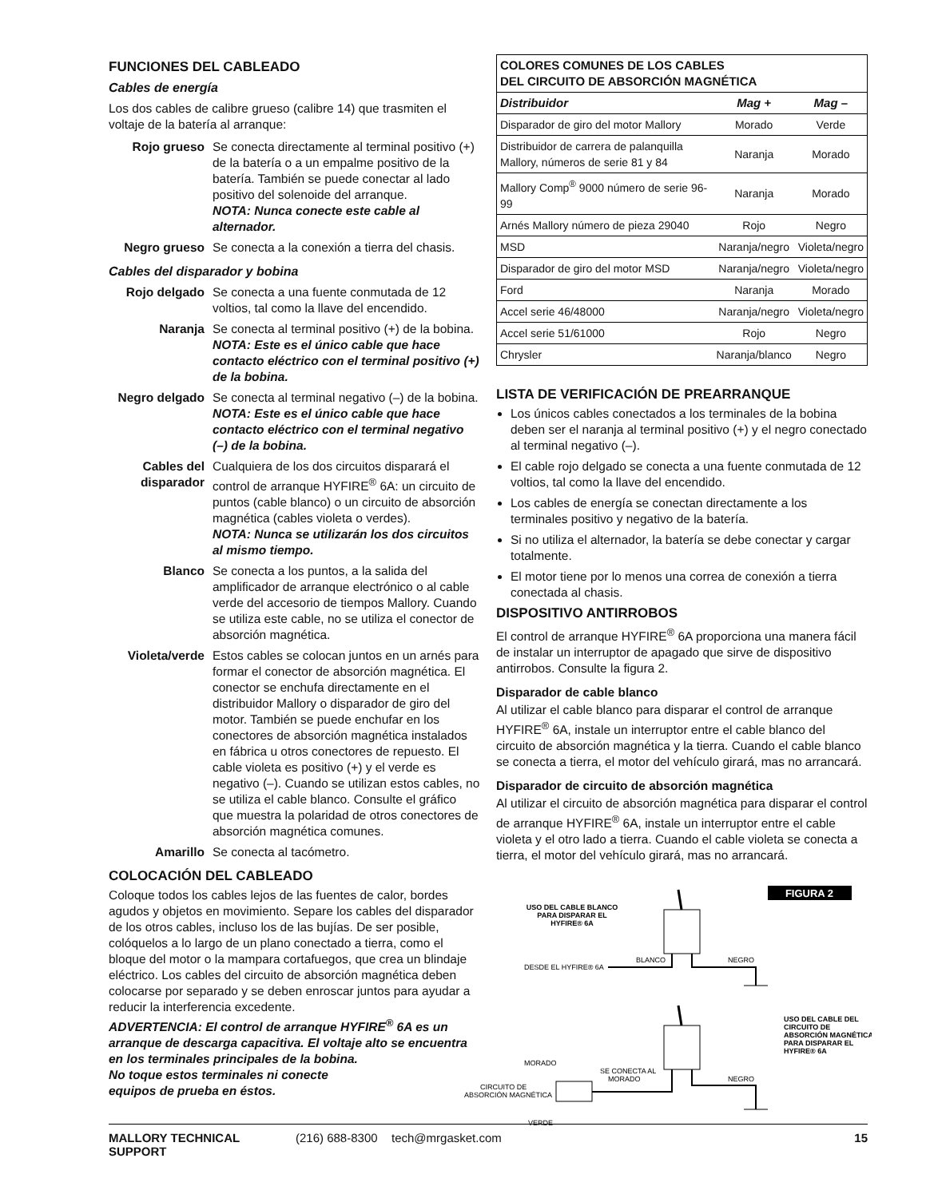FUNCIONES DEL CABLEADO
Cables de energía
Los dos cables de calibre grueso (calibre 14) que trasmiten el voltaje de la batería al arranque:
Rojo grueso
Se conecta directamente al terminal positivo (+) de la batería o a un empalme positivo de la batería. También se puede conectar al lado positivo del solenoide del arranque.
NOTA: Nunca conecte este cable al alternador.
Negro grueso
Se conecta a la conexión a tierra del chasis.
Cables del disparador y bobina
Rojo delgado
Se conecta a una fuente conmutada de 12 voltios, tal como la llave del encendido.
Naranja
Se conecta al terminal positivo (+) de la bobina.
NOTA: Este es el único cable que hace contacto eléctrico con el terminal positivo (+) de la bobina.
Negro delgado
Se conecta al terminal negativo (–) de la bobina.
NOTA: Este es el único cable que hace contacto eléctrico con el terminal negativo (–) de la bobina.
Cables del disparador
Cualquiera de los dos circuitos disparará el control de arranque HYFIRE<sup>®</sup> 6A: un circuito de puntos (cable blanco) o un circuito de absorción magnética (cables violeta o verdes).
NOTA: Nunca se utilizarán los dos circuitos al mismo tiempo.
Blanco
Se conecta a los puntos, a la salida del amplificador de arranque electrónico o al cable verde del accesorio de tiempos Mallory. Cuando se utiliza este cable, no se utiliza el conector de absorción magnética.
Violeta/verde
Estos cables se colocan juntos en un arnés para formar el conector de absorción magnética. El conector se enchufa directamente en el distribuidor Mallory o disparador de giro del motor. También se puede enchufar en los conectores de absorción magnética instalados en fábrica u otros conectores de repuesto. El cable violeta es positivo (+) y el verde es negativo (–). Cuando se utilizan estos cables, no se utiliza el cable blanco. Consulte el gráfico que muestra la polaridad de otros conectores de absorción magnética comunes.
Amarillo
Se conecta al tacómetro.
COLOCACIÓN DEL CABLEADO
Coloque todos los cables lejos de las fuentes de calor, bordes agudos y objetos en movimiento. Separe los cables del disparador de los otros cables, incluso los de las bujías. De ser posible, colóquelos a lo largo de un plano conectado a tierra, como el bloque del motor o la mampara cortafuegos, que crea un blindaje eléctrico. Los cables del circuito de absorción magnética deben colocarse por separado y se deben enroscar juntos para ayudar a reducir la interferencia excedente.
ADVERTENCIA: El control de arranque HYFIRE<sup>®</sup> 6A es un arranque de descarga capacitiva. El voltaje alto se encuentra en los terminales principales de la bobina.
No toque estos terminales ni conecte
equipos de prueba en éstos.
| COLORES COMUNES DE LOS CABLES DEL CIRCUITO DE ABSORCIÓN MAGNÉTICA | | |
| --- | --- | --- |
| Distribuidor | Mag + | Mag – |
| Disparador de giro del motor Mallory | Morado | Verde |
| Distribuidor de carrera de palanquilla Mallory, números de serie 81 y 84 | Naranja | Morado |
| Mallory Comp<sup>®</sup> 9000 número de serie 96-99 | Naranja | Morado |
| Arnés Mallory número de pieza 29040 | Rojo | Negro |
| MSD | Naranja/negro | Violeta/negro |
| Disparador de giro del motor MSD | Naranja/negro | Violeta/negro |
| Ford | Naranja | Morado |
| Accel serie 46/48000 | Naranja/negro | Violeta/negro |
| Accel serie 51/61000 | Rojo | Negro |
| Chrysler | Naranja/blanco | Negro |
LISTA DE VERIFICACIÓN DE PREARRANQUE
Los únicos cables conectados a los terminales de la bobina deben ser el naranja al terminal positivo (+) y el negro conectado al terminal negativo (–).
El cable rojo delgado se conecta a una fuente conmutada de 12 voltios, tal como la llave del encendido.
Los cables de energía se conectan directamente a los terminales positivo y negativo de la batería.
Si no utiliza el alternador, la batería se debe conectar y cargar totalmente.
El motor tiene por lo menos una correa de conexión a tierra conectada al chasis.
DISPOSITIVO ANTIRROBOS
El control de arranque HYFIRE<sup>®</sup> 6A proporciona una manera fácil de instalar un interruptor de apagado que sirve de dispositivo antirrobos. Consulte la figura 2.
Disparador de cable blanco
Al utilizar el cable blanco para disparar el control de arranque HYFIRE<sup>®</sup> 6A, instale un interruptor entre el cable blanco del circuito de absorción magnética y la tierra. Cuando el cable blanco se conecta a tierra, el motor del vehículo girará, mas no arrancará.
Disparador de circuito de absorción magnética
Al utilizar el circuito de absorción magnética para disparar el control de arranque HYFIRE<sup>®</sup> 6A, instale un interruptor entre el cable violeta y el otro lado a tierra. Cuando el cable violeta se conecta a tierra, el motor del vehículo girará, mas no arrancará.
FIGURA 2
USO DEL CABLE BLANCO
PARA DISPARAR EL
HYFIRE® 6A
DESDE EL HYFIRE® 6A
BLANCO
NEGRO
USO DEL CABLE DEL
CIRCUITO DE
ABSORCIÓN MAGNÉTICA
PARA DISPARAR EL
HYFIRE® 6A
MORADO
SE CONECTA AL
MORADO
NEGRO
CIRCUITO DE
ABSORCIÓN MAGNÉTICA
VERDE
MALLORY TECHNICAL SUPPORT (216) 688-8300 tech@mrgasket.com 15